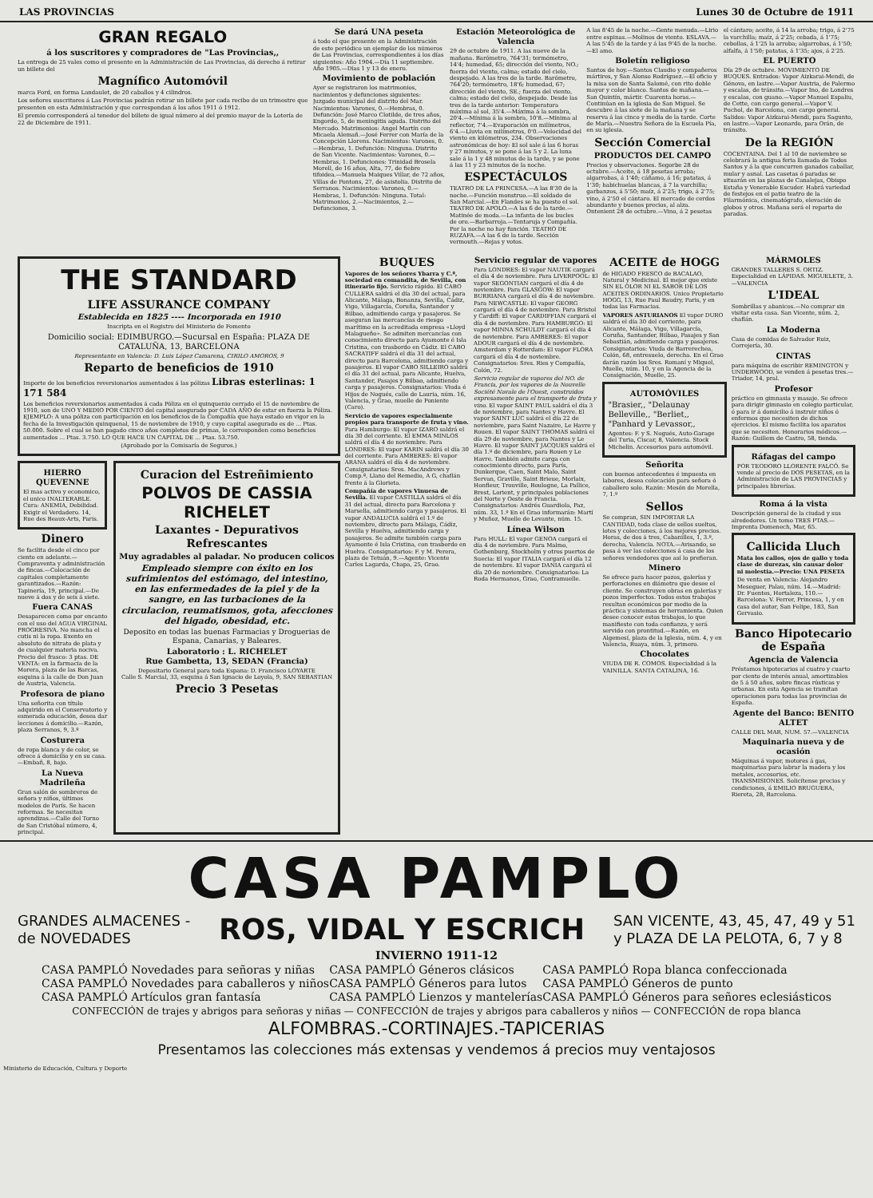LAS PROVINCIAS Lunes 30 de Octubre de 1911
GRAN REGALO
á los suscritores y compradores de "Las Provincias,,
La entrega de 25 vales como el presente en la Administración de Las Provincias, dá derecho á retirar un billete del
Magnífico Automóvil
marca Ford, en forma Landaulet, de 20 caballos y 4 cilindros.
Los señores suscritores á Las Provincias podrán retirar un billete por cada recibo de un trimestre que presenten en esta Administración y que correspondan á los años 1911 ó 1912.
El premio corresponderá al tenedor del billete de igual número al del premio mayor de la Lotería de 22 de Diciembre de 1911.
Se dará UNA peseta
á todo el que presente en la Administración de este periódico un ejemplar de los números de Las Provincias, correspondientes á los días siguientes: Año 1904.—Día 11 septiembre. Año 1905.—Días 1 y 13 de enero.
Movimiento de población
Ayer se registraron los matrimonios, nacimientos y defunciones siguientes: Juzgado municipal del distrito del Mar. Nacimientos: Varones, 0.—Hembras, 0. Defunción: José Marco Clotilde, de tres años, Engordo, 5, de meningitis aguda. Distrito del Mercado. Matrimonios: Angel Martín con Micaela Alemañ.—José Ferrer con María de la Concepción Llorens. Nacimientos: Varones, 0.—Hembras, 1. Defunción: Ninguna. Distrito de San Vicente. Nacimientos: Varones, 0.—Hembras, 1. Defunciones: Trinidad Brosela Morell, de 16 años, Alta, 77, de fiebre tifoidea.—Manuela Maiques Villar, de 72 años, Villas de Pontons, 27, de asistolia. Distrito de Serranos. Nacimientos: Varones, 0.—Hembras, 1. Defunción: Ninguna. Total: Matrimonios, 2.—Nacimientos, 2.—Defunciones, 3.
Estación Meteorológica de Valencia
29 de octubre de 1911. A las nueve de la mañana. Barómetro, 764'31; termómetro, 14'4; humedad, 65; dirección del viento, NO.; fuerza del viento, calma; estado del cielo, despejado. A las tres de la tarde. Barómetro, 764'20; termómetro, 18'6; humedad, 67; dirección del viento, SE.; fuerza del viento, calma; estado del cielo, despejado. Desde las tres de la tarde anterior: Temperatura máxima al sol, 35'4.—Máxima á la sombra, 20'4.—Mínima á la sombra, 10'8.—Mínima al reflector, 7'4.—Evaporación en milímetros, 6'4.—Lluvia en milímetros, 0'0.—Velocidad del viento en kilómetros, 234. Observaciones astronómicas de hoy: El sol sale á las 6 horas y 27 minutos, y se pone á las 5 y 2. La luna sale á la 1 y 48 minutos de la tarde, y se pone á las 11 y 23 minutos de la noche.
ESPECTÁCULOS
TEATRO DE LA PRINCESA.—A las 8'30 de la noche.—Función monstruo.—El soldado de San Marcial.—En Flandes se ha puesto el sol. TEATRO DE APOLO.—A las 6 de la tarde.—Matinée de moda.—La infanta de los bucles de oro.—Barbarroja.—Tenta­ruja y Compañía. Por la noche no hay función. TEATRO DE RUZAFA.—A las 6 de la tarde. Sección vermouth.—Rejas y votos.
A las 8'45 de la noche.—Gente menuda.—Lirio entre espinas.—Molinos de viento. ESLAVA.—A las 5'45 de la tarde y á las 9'45 de la noche.—El amo.
Boletín religioso
Santos de hoy.—Santos Claudio y compañeros mártires, y San Alonso Rodríguez.—El oficio y la misa son de Santa Salomé, con rito doble mayor y color blanco. Santos de mañana.—San Quintín, mártir. Cuarenta horas.—Continúan en la iglesia de San Miguel. Se descubre á las siete de la mañana y se reserva á las cinco y media de la tarde. Corte de María.—Nuestra Señora de la Escuela Pía, en su iglesia.
Sección Comercial
PRODUCTOS DEL CAMPO
Precios y observaciones. Segorbe 28 de octubre.—Aceite, á 18 pesetas arroba; algarrobas, á 1'40; cáñamo, á 16; patatas, á 1'30; habichuelas blancas, á 7 la varchilla; garbanzos, á 5'50; maíz, á 2'25; trigo, á 2'75; vino, á 2'50 el cántaro. El mercado de cerdos abundante y buenos precios, al alza. Ontenient 28 de octubre.—Vino, á 2 pesetas
el cántaro; aceite, á 14 la arroba; trigo, á 2'75 la varchilla; maíz, á 2'25; cebada, á 1'75; cebollas, á 1'25 la arroba; algarrobas, á 1'50; alfalfa, á 1'50; patatas, á 1'35; ajos, á 2'25.
EL PUERTO
Día 29 de octubre. MOVIMIENTO DE BUQUES. Entrados: Vapor Aizkarai-Mendi, de Génova, en lastre.—Vapor Austria, de Palermo y escalas, de tránsito.—Vapor Ino, de Londres y escalas, con guano.—Vapor Manuel Espaliu, de Cette, con cargo general.—Vapor V. Puchol, de Barcelona, con cargo general. Salidos: Vapor Aizkarai-Mendi, para Sagunto, en lastre.—Vapor Leonardo, para Orán, de tránsito.
De la REGIÓN
COCENTAINA. Del 1 al 10 de noviembre se celebrará la antigua feria llamada de Todos Santos y á la que concurren ganados caballar, mular y asnal. Las casetas ó paradas se situarán en las plazas de Canalejas, Obispo Estaña y Venerable Escuder. Habrá variedad de festejos en el patio teatro de la Filarmónica, cinematógrafo, elevación de globos y otros. Mañana será el reparto de paradas.
THE STANDARD
LIFE ASSURANCE COMPANY
Establecida en 1825 ---- Incorporada en 1910
Inscripta en el Registro del Ministerio de Fomento
Domicilio social: EDIMBURGO.—Sucursal en España: PLAZA DE CATALUÑA, 13, BARCELONA
Representante en Valencia: D. Luis López Camarena, CIRILO AMOROS, 9
Reparto de beneficios de 1910
Importe de los beneficios reversionarios aumentados á las pólizas Libras esterlinas: 1 171 584
Los beneficios reversionarios aumentados á cada Póliza en el quinquenio cerrado el 15 de noviembre de 1910, son de UNO Y MEDIO POR CIENTO del capital asegurado por CADA AÑO de estar en fuerza la Póliza. EJEMPLO: A una póliza con participación en los beneficios de la Compañía que haya estado en vigor en la fecha de la Investigación quinquenal, 15 de noviembre de 1910, y cuyo capital asegurado es de ... Ptas. 50.000. Sobre el cual se han pagado cinco años completos de primas, le corresponden como beneficios aumentados ... Ptas. 3.750. LO QUE HACE UN CAPITAL DE ... Ptas. 53.750.
(Aprobado por la Comisaría de Seguros.)
HIERRO QUEVENNE
El mas activo y economico, el unico INALTERABLE. Cura: ANEMIA, Debilidad. Exigir el Verdadero. 14, Rue des Beaux-Arts, Paris.
Dinero
Se facilita desde el cinco por ciento en adelante.—Compraventa y administración de fincas.—Colocación de capitales completamente garantizados.—Razón: Tapinería, 19, principal.—De nueve á dos y de seis á siete.
Fuera CANAS
Desaparecen como por encanto con el uso del AGUA VIRGINAL PROGRESIVA. No mancha el cutis ni la ropa. Exento en absoluto de nitrato de plata y de cualquier materia nociva. Precio del frasco: 3 ptas. DE VENTA: en la farmacia de la Morera, plaza de las Barcas, esquina á la calle de Don Juan de Austria, Valencia.
Profesora de piano
Una señorita con título adquirido en el Conservatorio y esmerada educación, desea dar lecciones á domicilio.—Razón, plaza Serranos, 9, 3.º
Costurera
de ropa blanca y de color, se ofrece á domicilio y en su casa.—Embañ, 8, bajo.
La Nueva Madrileña
Gran salón de sombreros de señora y niños, últimos modelos de París. Se hacen reformas. Se necesitan aprendizas.—Calle del Torno de San Cristóbal número, 4, principal.
Curacion del Estreñimiento
POLVOS DE CASSIA RICHELET
Laxantes - Depurativos Refrescantes
Muy agradables al paladar. No producen colicos
Empleado siempre con éxito en los sufrimientos del estómago, del intestino, en las enfermedades de la piel y de la sangre, en las turbaciones de la circulacion, reumatismos, gota, afecciones del higado, obesidad, etc.
Deposito en todas las buenas Farmacias y Droguerias de Espana, Canarias, y Baleares.
Laboratorio : L. RICHELET
Rue Gambetta, 13, SEDAN (Francia)
Depositario General para toda Espana: D. Francisco LOYARTE
Calle S. Marcial, 33, esquina á San Ignacio de Loyola, 9, SAN SEBASTIAN
Precio 3 Pesetas
BUQUES
Vapores de los señores Ybarra y C.ª, sociedad en comandita, de Sevilla, con itinerario fijo. Servicio rápido. El CABO CULLERA saldrá el día 30 del actual, para Alicante, Málaga, Bonanza, Sevilla, Cádiz, Vigo, Villagarcía, Coruña, Santander y Bilbao, admitiendo carga y pasajeros. Se aseguran las mercancías de riesgo marítimo en la acreditada empresa «Lloyd Malagueño». Se admiten mercancías con conocimiento directo para Ayamonte é Isla Cristina, con trasbordo en Cádiz. El CABO SACRATIFF saldrá el día 31 del actual, directo para Barcelona, admitiendo carga y pasajeros. El vapor CABO SILLEIRO saldrá el día 31 del actual, para Alicante, Huelva, Santander, Pasajes y Bilbao, admitiendo carga y pasajeros. Consignatarios: Viuda é Hijos de Nogués, calle de Lauria, núm. 16, Valencia, y Grao, muelle de Poniente (Caro).
Servicio de vapores especialmente propios para transporte de fruta y vino. Para Hamburgo: El vapor IZARO saldrá el día 30 del corriente. El EMMA MINLOS saldrá el día 4 de noviembre. Para LONDRES: El vapor KARIN saldrá el día 30 del corriente. Para AMBERES: El vapor ARANA saldrá el día 4 de noviembre. Consignatarios: Sres. MacAndrews y Comp.ª, Llano del Remedio, A G, chaflán frente á la Glorieta.
Compañía de vapores Vinuesa de Sevilla. El vapor CASTILLA saldrá el día 31 del actual, directo para Barcelona y Marsella, admitiendo carga y pasajeros. El vapor ANDALUCIA saldrá el 1.º de noviembre, directo para Málaga, Cádiz, Sevilla y Huelva, admitiendo carga y pasajeros. Se admite también carga para Ayamonte é Isla Cristina, con trasbordo en Huelva. Consignatarios: F. y M. Perera, plaza de Tetuán, 9.—Agente: Vicente Carles Lagarda, Chapa, 25, Grao.
Servicio regular de vapores
Para LONDRES: El vapor NAUTIK cargará el día 4 de noviembre. Para LIVERPOOL: El vapor SEGONTIAN cargará el día 4 de noviembre. Para GLASGOW: El vapor BURRIANA cargará el día 4 de noviembre. Para NEWCASTLE: El vapor GEORG cargará el día 4 de noviembre. Para Bristol y Cardiff: El vapor CARDIFFIAN cargará el día 4 de noviembre. Para HAMBURGO: El vapor MINNA SCHULDT cargará el día 4 de noviembre. Para AMBERES: El vapor ADOUR cargará el día 4 de noviembre. Amsterdam y Rotterdam: El vapor FLORA cargará el día 4 de noviembre. Consignatarios: Sres. Ries y Compañía, Colón, 72.
Servicio regular de vapores del NO. de Francia, por los vapores de la Nouvelle Société Navale de l'Ouest, construidos expresamente para el transporte de fruta y vino. El vapor SAINT PAUL saldrá el día 3 de noviembre, para Nantes y Havre. El vapor SAINT LUC saldrá el día 22 de noviembre, para Saint Nazaire, Le Havre y Rouen. El vapor SAINT THOMAS saldrá el día 29 de noviembre, para Nantes y Le Havre. El vapor SAINT JACQUES saldrá el día 1.º de diciembre, para Rouen y Le Havre. También admite carga con conocimiento directo, para París, Dunkerque, Caen, Saint Malo, Saint Servan, Graville, Saint Brieue, Morlaix, Honfleur, Trouville, Boulogne, La Pallice, Brest, Lorient, y principales poblaciones del Norte y Oeste de Francia. Consignatarios: Andrés Guardiola, Paz, núm. 33, 1.º En el Grao informarán: Martí y Muñoz, Muelle de Levante, núm. 15.
Línea Wilson
Para HULL: El vapor GENOA cargará el día 4 de noviembre. Para Malmo, Gothenburg, Stockholm y otros puertos de Suecia: El vapor ITALIA cargará el día 12 de noviembre. El vapor DANIA cargará el día 20 de noviembre. Consignatarios: La Roda Hermanos, Grao, Contramuelle.
ACEITE de HOGG
de HIGADO FRESCO de BACALAO, Natural y Medicinal. El mejor que existe SIN EL OLOR NI EL SABOR DE LOS ACEITES ORDINARIOS. Unico Propietario HOGG, 13, Rue Paul Baudry, Paris, y en todas las Farmacias.
VAPORES ASTURIANOS El vapor DURO saldrá el día 30 del corriente, para Alicante, Málaga, Vigo, Villagarcía, Coruña, Santander, Bilbao, Pasajes y San Sebastián, admitiendo carga y pasajeros. Consignatarios: Viuda de Barrerechea, Colón, 68, entresuelo, derecha. En el Grao darán razón los Sres. Romaní y Miquel, Muelle, núm. 10, y en la Agencia de la Consignación, Muelle, 25.
AUTOMÓVILES
"Brasier,, "Delaunay Belleville,, "Berliet,, "Panhard y Levassor,,
Agentes: F. y S. Nogués, Auto-Garage del Turia, Ciscar, 8, Valencia. Stock Michelin. Accesorios para automóvil.
Señorita
con buenos antecedentes é impuesta en labores, desea colocación para señora ó caballero solo. Razón: Mesón de Morella, 7, 1.º
Sellos
Se compran, SIN IMPORTAR LA CANTIDAD, toda clase de sellos sueltos, lotes y colecciones, á los mejores precios. Horas, de dos á tres, Cabanilles, 1, 3.º, derecha, Valencia. NOTA.—Avisando, se pasa á ver las colecciones á casa de los señores vendedores que así lo prefieran.
Minero
Se ofrece para hacer pozos, galerías y perforaciones en diámetro que desee el cliente. Se construyen obras en galerías y pozos imperfectos. Todos estos trabajos resultan económicos por medio de la práctica y sistemas de herramienta. Quien desee conocer estos trabajos, lo que manifieste con toda confianza, y será servido con prontitud.—Razón, en Algemesí, plaza de la Iglesia, núm. 4, y en Valencia, Ruaya, núm. 3, primero.
Chocolates
VIUDA DE R. COMOS. Especialidad á la VAINILLA. SANTA CATALINA, 16.
MÁRMOLES
GRANDES TALLERES S. ORTIZ. Especialidad en LÁPIDAS. MIGUELETE, 3.—VALENCIA
L'IDEAL
Sombrillas y abanicos.—No comprar sin visitar esta casa. San Vicente, núm. 2, chaflán.
La Moderna
Casa de comidas de Salvador Ruiz, Correjería, 30.
CINTAS
para máquina de escribir REMINGTON y UNDERWOOD, se venden á pesetas tres.—Triador, 14, pral.
Profesor
práctico en gimnasia y masaje. Se ofrece para dirigir gimnasio en colegio particular, ó para ir á domicilio á instruir niños ó enfermos que necesiten de dichos ejercicios. El mismo facilita los aparatos que se necesiten. Honorarios módicos.—Razón: Guillem de Castro, 58, tienda.
Ráfagas del campo
POR TEODORO LLORENTE FALCÓ. Se vende al precio de DOS PESETAS, en la Administración de LAS PROVINCIAS y principales librerías.
Roma á la vista
Descripción general de la ciudad y sus alrededores. Un tomo TRES PTAS.—Imprenta Domenech, Mar, 65.
Callicida Lluch
Mata los callos, ojos de gallo y toda clase de durezas, sin causar dolor ni molestia.—Precio: UNA PESETA
De venta en Valencia: Alejandro Meseguer, Palau, núm. 14.—Madrid: Dr. Fuentes, Hortaleza, 110.—Barcelona: V. Ferrer, Princesa, 1, y en casa del autor, San Felipe, 183, San Gervasio.
Banco Hipotecario de España
Agencia de Valencia
Préstamos hipotecarios al cuatro y cuarto por ciento de interés anual, amortizables de 5 á 50 años, sobre fincas rústicas y urbanas. En esta Agencia se tramitan operaciones para todas las provincias de España.
Agente del Banco: BENITO ALTET
CALLE DEL MAR, NUM. 57.—VALENCIA
Maquinaria nueva y de ocasión
Máquinas á vapor, motores á gas, maquinarias para labrar la madera y los metales, accesorios, etc. TRANSMISIONES. Solicítense precios y condiciones, á EMILIO BRUGUERA, Riereta, 28, Barcelona.
CASA PAMPLO
GRANDES ALMACENES -
de NOVEDADES
ROS, VIDAL Y ESCRICH
SAN VICENTE, 43, 45, 47, 49 y 51
y PLAZA DE LA PELOTA, 6, 7 y 8
INVIERNO 1911-12
CASA PAMPLÓ Novedades para señoras y niñas
CASA PAMPLÓ Novedades para caballeros y niños
CASA PAMPLÓ Artículos gran fantasía
CASA PAMPLÓ Géneros clásicos
CASA PAMPLÓ Géneros para lutos
CASA PAMPLÓ Lienzos y mantelerías
CASA PAMPLÓ Ropa blanca confeccionada
CASA PAMPLÓ Géneros de punto
CASA PAMPLÓ Géneros para señores eclesiásticos
CONFECCIÓN de trajes y abrigos para señoras y niñas — CONFECCIÓN de trajes y abrigos para caballeros y niños — CONFECCIÓN de ropa blanca
ALFOMBRAS.-CORTINAJES.-TAPICERIAS
Presentamos las colecciones más extensas y vendemos á precios muy ventajosos
Ministerio de Educación, Cultura y Deporte